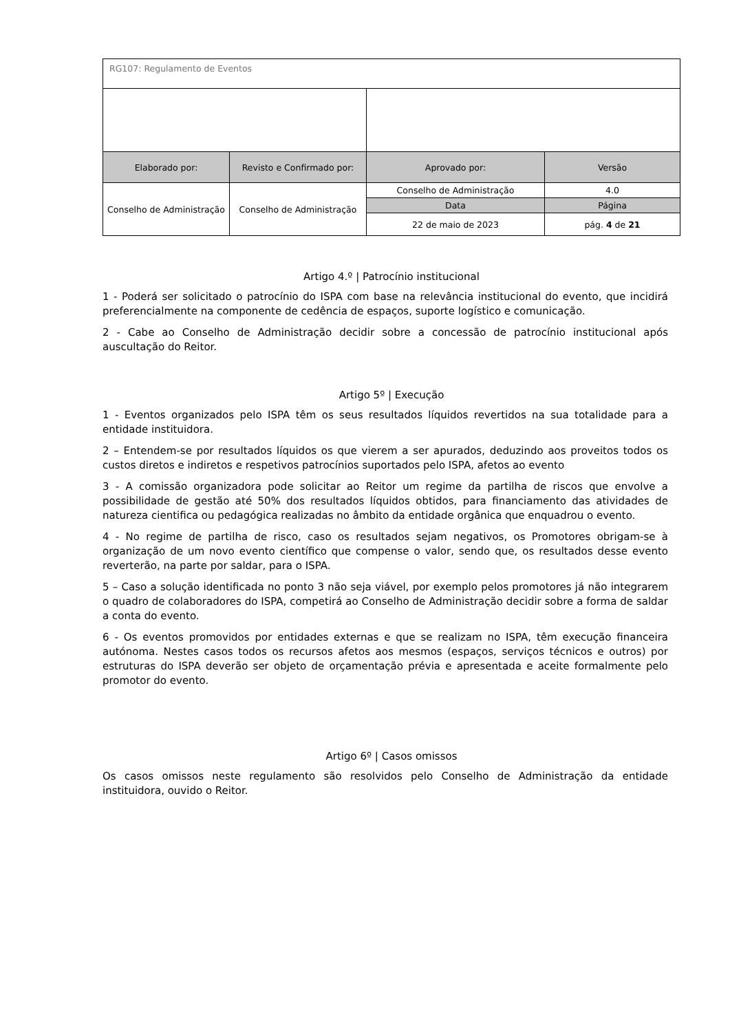| RG107: Regulamento de Eventos | | | |
| Elaborado por: | Revisto e Confirmado por: | Aprovado por: | Versão |
| Conselho de Administração | Conselho de Administração | Conselho de Administração | 4.0 |
| | | Data | Página |
| | | 22 de maio de 2023 | pág. 4 de 21 |
Artigo 4.º | Patrocínio institucional
1 - Poderá ser solicitado o patrocínio do ISPA com base na relevância institucional do evento, que incidirá preferencialmente na componente de cedência de espaços, suporte logístico e comunicação.
2 - Cabe ao Conselho de Administração decidir sobre a concessão de patrocínio institucional após auscultação do Reitor.
Artigo 5º | Execução
1 - Eventos organizados pelo ISPA têm os seus resultados líquidos revertidos na sua totalidade para a entidade instituidora.
2 – Entendem-se por resultados líquidos os que vierem a ser apurados, deduzindo aos proveitos todos os custos diretos e indiretos e respetivos patrocínios suportados pelo ISPA, afetos ao evento
3 - A comissão organizadora pode solicitar ao Reitor um regime da partilha de riscos que envolve a possibilidade de gestão até 50% dos resultados líquidos obtidos, para financiamento das atividades de natureza cientifica ou pedagógica realizadas no âmbito da entidade orgânica que enquadrou o evento.
4 - No regime de partilha de risco, caso os resultados sejam negativos, os Promotores obrigam-se à organização de um novo evento científico que compense o valor, sendo que, os resultados desse evento reverterão, na parte por saldar, para o ISPA.
5 – Caso a solução identificada no ponto 3 não seja viável, por exemplo pelos promotores já não integrarem o quadro de colaboradores do ISPA, competirá ao Conselho de Administração decidir sobre a forma de saldar a conta do evento.
6 - Os eventos promovidos por entidades externas e que se realizam no ISPA, têm execução financeira autónoma. Nestes casos todos os recursos afetos aos mesmos (espaços, serviços técnicos e outros) por estruturas do ISPA deverão ser objeto de orçamentação prévia e apresentada e aceite formalmente pelo promotor do evento.
Artigo 6º | Casos omissos
Os casos omissos neste regulamento são resolvidos pelo Conselho de Administração da entidade instituidora, ouvido o Reitor.